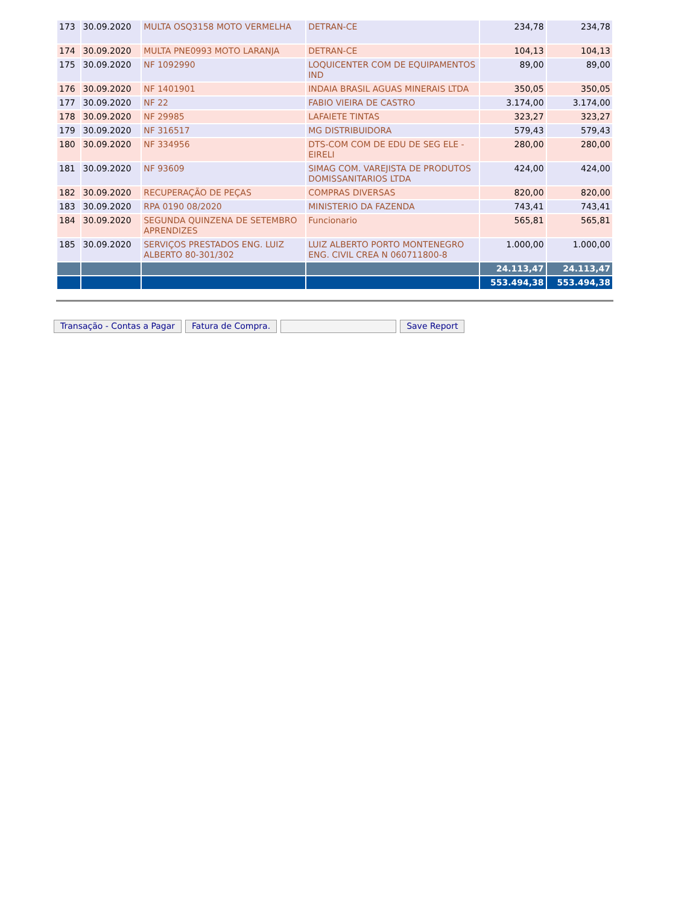| 173 | 30.09.2020 | MULTA OSQ3158 MOTO VERMELHA | DETRAN-CE | 234,78 | 234,78 |
| 174 | 30.09.2020 | MULTA PNE0993 MOTO LARANJA | DETRAN-CE | 104,13 | 104,13 |
| 175 | 30.09.2020 | NF 1092990 | LOQUICENTER COM DE EQUIPAMENTOS IND | 89,00 | 89,00 |
| 176 | 30.09.2020 | NF 1401901 | INDAIA BRASIL AGUAS MINERAIS LTDA | 350,05 | 350,05 |
| 177 | 30.09.2020 | NF 22 | FABIO VIEIRA DE CASTRO | 3.174,00 | 3.174,00 |
| 178 | 30.09.2020 | NF 29985 | LAFAIETE TINTAS | 323,27 | 323,27 |
| 179 | 30.09.2020 | NF 316517 | MG DISTRIBUIDORA | 579,43 | 579,43 |
| 180 | 30.09.2020 | NF 334956 | DTS-COM COM DE EDU DE SEG ELE - EIRELI | 280,00 | 280,00 |
| 181 | 30.09.2020 | NF 93609 | SIMAG COM. VAREJISTA DE PRODUTOS DOMISSANITARIOS LTDA | 424,00 | 424,00 |
| 182 | 30.09.2020 | RECUPERAÇÃO DE PEÇAS | COMPRAS DIVERSAS | 820,00 | 820,00 |
| 183 | 30.09.2020 | RPA 0190 08/2020 | MINISTERIO DA FAZENDA | 743,41 | 743,41 |
| 184 | 30.09.2020 | SEGUNDA QUINZENA DE SETEMBRO APRENDIZES | Funcionario | 565,81 | 565,81 |
| 185 | 30.09.2020 | SERVIÇOS PRESTADOS ENG. LUIZ ALBERTO 80-301/302 | LUIZ ALBERTO PORTO MONTENEGRO ENG. CIVIL CREA N 060711800-8 | 1.000,00 | 1.000,00 |
| | | | | 24.113,47 | 24.113,47 |
| | | | | 553.494,38 | 553.494,38 |
Transação - Contas a Pagar Fatura de Compra. Save Report